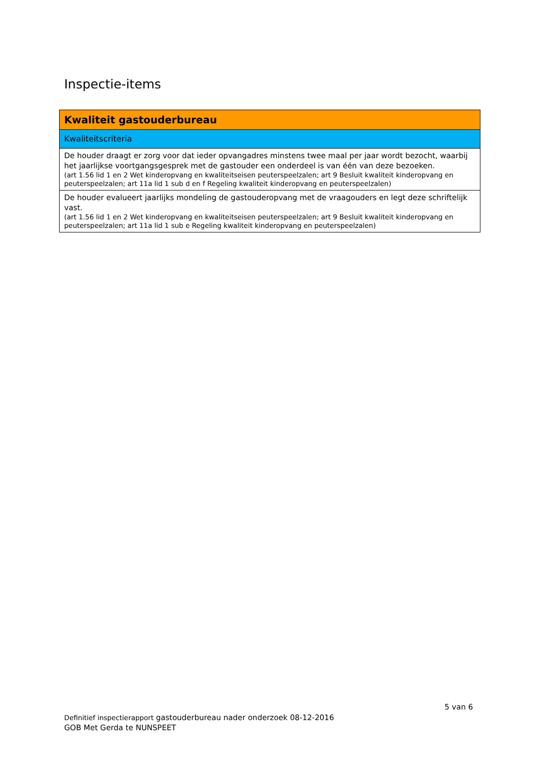Inspectie-items
| Kwaliteit gastouderbureau |
| Kwaliteitscriteria |
| De houder draagt er zorg voor dat ieder opvangadres minstens twee maal per jaar wordt bezocht, waarbij het jaarlijkse voortgangsgesprek met de gastouder een onderdeel is van één van deze bezoeken. (art 1.56 lid 1 en 2 Wet kinderopvang en kwaliteitseisen peuterspeelzalen; art 9 Besluit kwaliteit kinderopvang en peuterspeelzalen; art 11a lid 1 sub d en f Regeling kwaliteit kinderopvang en peuterspeelzalen) |
| De houder evalueert jaarlijks mondeling de gastouderopvang met de vraagouders en legt deze schriftelijk vast. (art 1.56 lid 1 en 2 Wet kinderopvang en kwaliteitseisen peuterspeelzalen; art 9 Besluit kwaliteit kinderopvang en peuterspeelzalen; art 11a lid 1 sub e Regeling kwaliteit kinderopvang en peuterspeelzalen) |
5 van 6
Definitief inspectierapport gastouderbureau nader onderzoek 08-12-2016
GOB Met Gerda te NUNSPEET